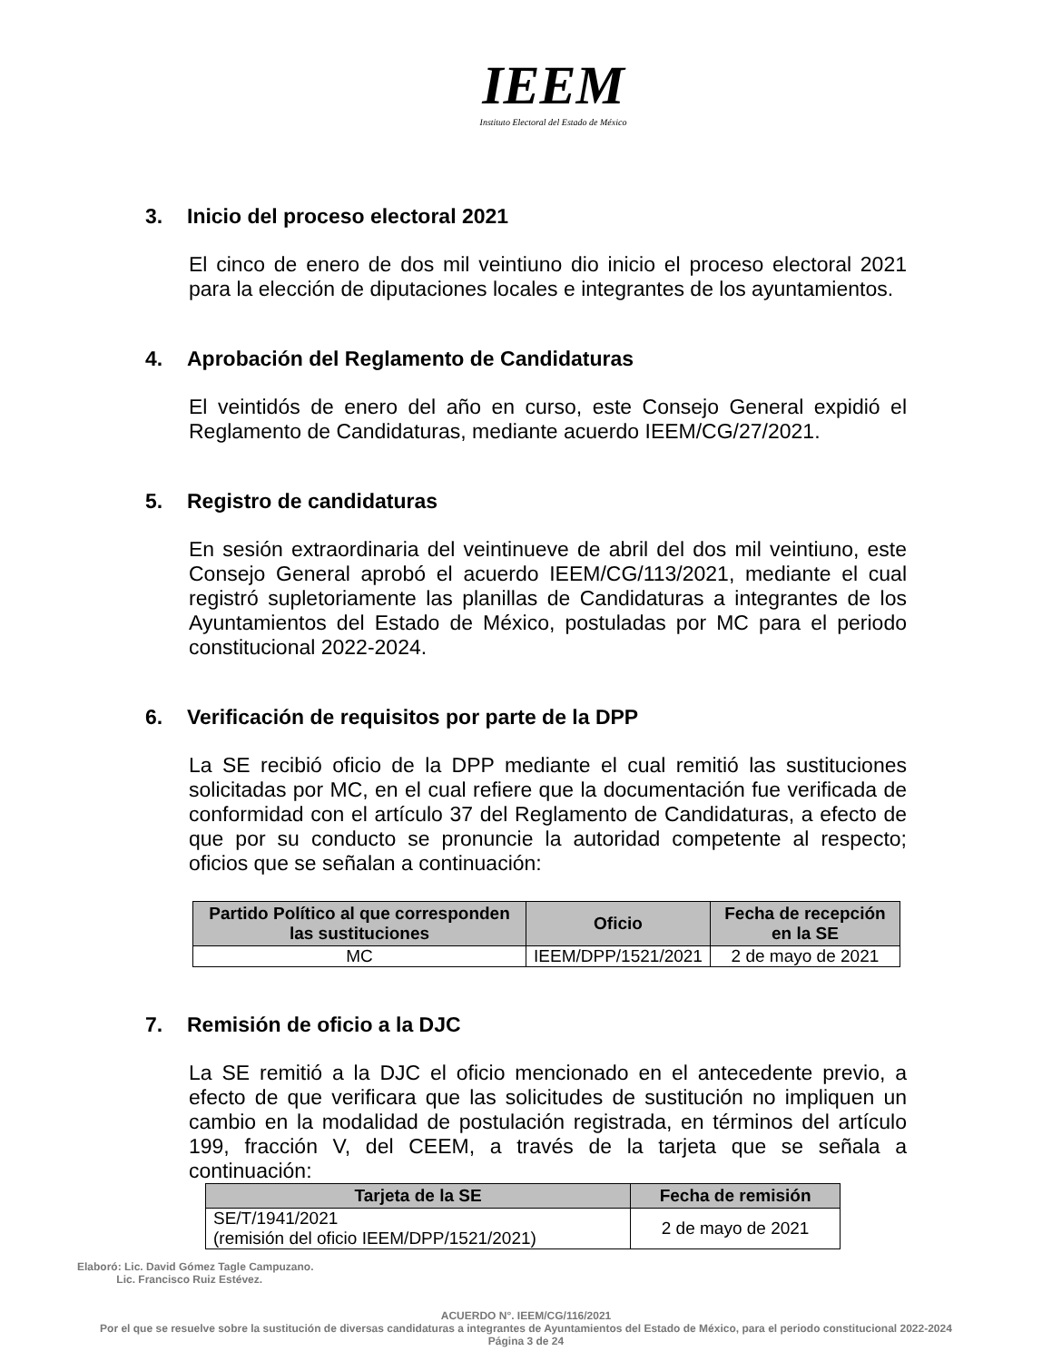IEEM
Instituto Electoral del Estado de México
3. Inicio del proceso electoral 2021
El cinco de enero de dos mil veintiuno dio inicio el proceso electoral 2021 para la elección de diputaciones locales e integrantes de los ayuntamientos.
4. Aprobación del Reglamento de Candidaturas
El veintidós de enero del año en curso, este Consejo General expidió el Reglamento de Candidaturas, mediante acuerdo IEEM/CG/27/2021.
5. Registro de candidaturas
En sesión extraordinaria del veintinueve de abril del dos mil veintiuno, este Consejo General aprobó el acuerdo IEEM/CG/113/2021, mediante el cual registró supletoriamente las planillas de Candidaturas a integrantes de los Ayuntamientos del Estado de México, postuladas por MC para el periodo constitucional 2022-2024.
6. Verificación de requisitos por parte de la DPP
La SE recibió oficio de la DPP mediante el cual remitió las sustituciones solicitadas por MC, en el cual refiere que la documentación fue verificada de conformidad con el artículo 37 del Reglamento de Candidaturas, a efecto de que por su conducto se pronuncie la autoridad competente al respecto; oficios que se señalan a continuación:
| Partido Político al que corresponden las sustituciones | Oficio | Fecha de recepción en la SE |
| --- | --- | --- |
| MC | IEEM/DPP/1521/2021 | 2 de mayo de 2021 |
7. Remisión de oficio a la DJC
La SE remitió a la DJC el oficio mencionado en el antecedente previo, a efecto de que verificara que las solicitudes de sustitución no impliquen un cambio en la modalidad de postulación registrada, en términos del artículo 199, fracción V, del CEEM, a través de la tarjeta que se señala a continuación:
| Tarjeta de la SE | Fecha de remisión |
| --- | --- |
| SE/T/1941/2021 (remisión del oficio IEEM/DPP/1521/2021) | 2 de mayo de 2021 |
Elaboró: Lic. David Gómez Tagle Campuzano.
Lic. Francisco Ruiz Estévez.
ACUERDO N°. IEEM/CG/116/2021
Por el que se resuelve sobre la sustitución de diversas candidaturas a integrantes de Ayuntamientos del Estado de México, para el periodo constitucional 2022-2024
Página 3 de 24